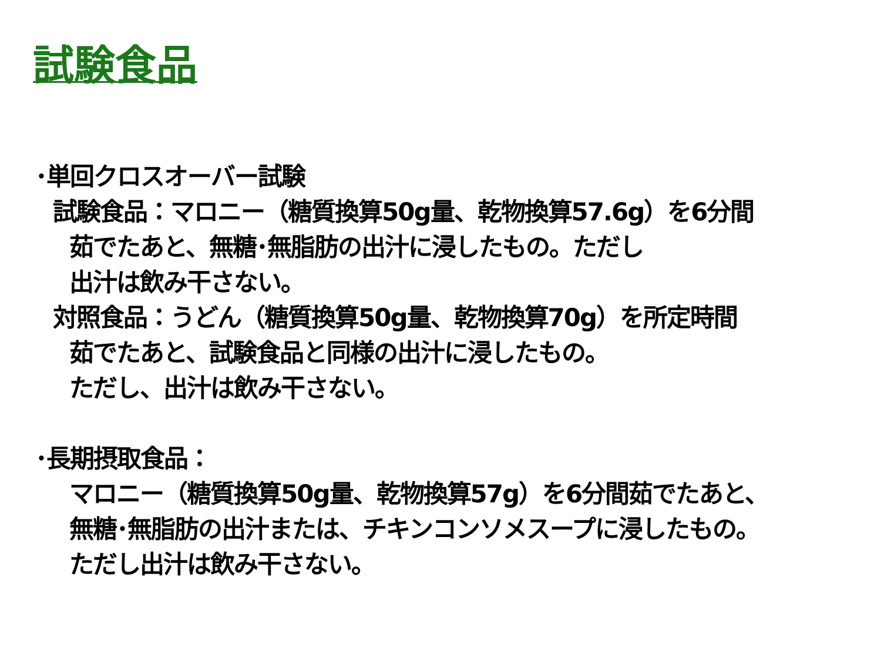試験食品
･単回クロスオーバー試験
試験食品：マロニー（糖質換算50g量、乾物換算57.6g）を6分間
茹でたあと、無糖･無脂肪の出汁に浸したもの。ただし
出汁は飲み干さない。
対照食品：うどん（糖質換算50g量、乾物換算70g）を所定時間
茹でたあと、試験食品と同様の出汁に浸したもの。
ただし、出汁は飲み干さない。
･長期摂取食品：
マロニー（糖質換算50g量、乾物換算57g）を6分間茹でたあと、
無糖･無脂肪の出汁または、チキンコンソメスープに浸したもの。
ただし出汁は飲み干さない。